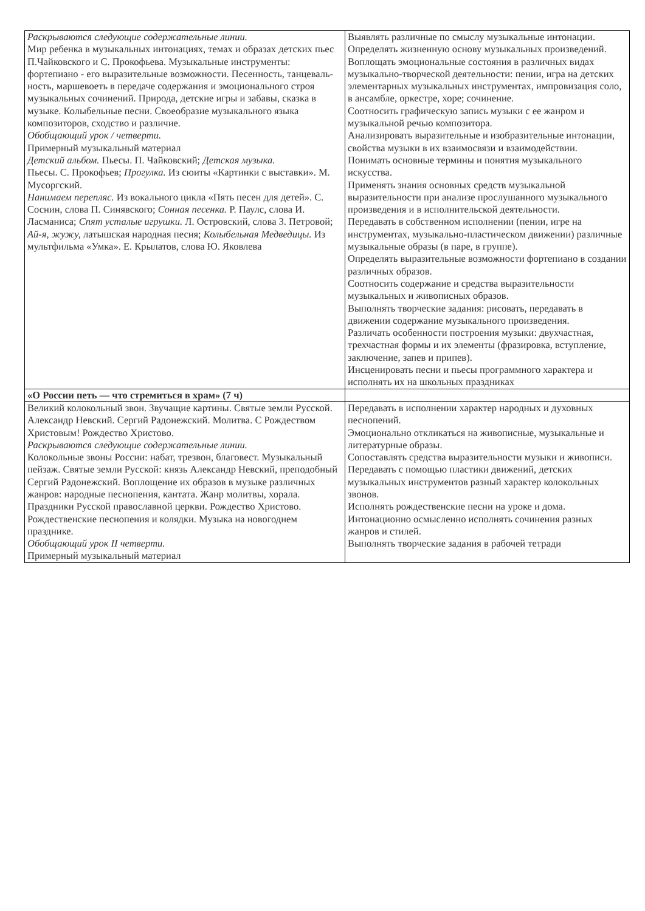| Раскрываются следующие содержательные линии. Мир ребенка в музыкальных интонациях, темах и образах детских пьес П.Чайковского и С. Прокофьева. Музыкальные инструменты: фортепиано - его выразительные возможности. Песенность, танцеваль-ность, маршевоеть в передаче содержания и эмоционального строя музыкальных сочинений. Природа, детские игры и забавы, сказка в музыке. Колыбельные песни. Своеобразие музыкального языка композиторов, сходство и различие. Обобщающий урок / четверти. Примерный музыкальный материал Детский альбом. Пьесы. П. Чайковский; Детская музыка. Пьесы. С. Прокофьев; Прогулка. Из сюиты «Картинки с выставки». М. Мусоргский. Нанимаем перепляс. Из вокального цикла «Пять песен для детей». С. Соснин, слова П. Синявского; Сонная песенка. Р. Паулс, слова И. Ласманиса; Спят усталые игрушки. Л. Островский, слова 3. Петровой; Ай-я, жужу, латышская народная песня; Колыбельная Медведицы. Из мультфильма «Умка». Е. Крылатов, слова Ю. Яковлева | Выявлять различные по смыслу музыкальные интонации. Определять жизненную основу музыкальных произведений. Воплощать эмоциональные состояния в различных видах музыкально-творческой деятельности: пении, игра на детских элементарных музыкальных инструментах, импровизация соло, в ансамбле, оркестре, хоре; сочинение. Соотносить графическую запись музыки с ее жанром и музыкальной речью композитора. Анализировать выразительные и изобразительные интонации, свойства музыки в их взаимосвязи и взаимодействии. Понимать основные термины и понятия музыкального искусства. Применять знания основных средств музыкальной выразительности при анализе прослушанного музыкального произведения и в исполнительской деятельности. Передавать в собственном исполнении (пении, игре на инструментах, музыкально-пластическом движении) различные музыкальные образы (в паре, в группе). Определять выразительные возможности фортепиано в создании различных образов. Соотносить содержание и средства выразительности музыкальных и живописных образов. Выполнять творческие задания: рисовать, передавать в движении содержание музыкального произведения. Различать особенности построения музыки: двухчастная, трехчастная формы и их элементы (фразировка, вступление, заключение, запев и припев). Инсценировать песни и пьесы программного характера и исполнять их на школьных праздниках |
| «О России петь — что стремиться в храм» (7 ч) | |
| Великий колокольный звон. Звучащие картины. Святые земли Русской. Александр Невский. Сергий Радонежский. Молитва. С Рождеством Христовым! Рождество Христово. Раскрываются следующие содержательные линии. Колокольные звоны России: набат, трезвон, благовест. Музыкальный пейзаж. Святые земли Русской: князь Александр Невский, преподобный Сергий Радонежский. Воплощение их образов в музыке различных жанров: народные песнопения, кантата. Жанр молитвы, хорала. Праздники Русской православной церкви. Рождество Христово. Рождественские песнопения и колядки. Музыка на новогоднем празднике. Обобщающий урок II четверти. Примерный музыкальный материал | Передавать в исполнении характер народных и духовных песнопений. Эмоционально откликаться на живописные, музыкальные и литературные образы. Сопоставлять средства выразительности музыки и живописи. Передавать с помощью пластики движений, детских музыкальных инструментов разный характер колокольных звонов. Исполнять рождественские песни на уроке и дома. Интонационно осмысленно исполнять сочинения разных жанров и стилей. Выполнять творческие задания в рабочей тетради |